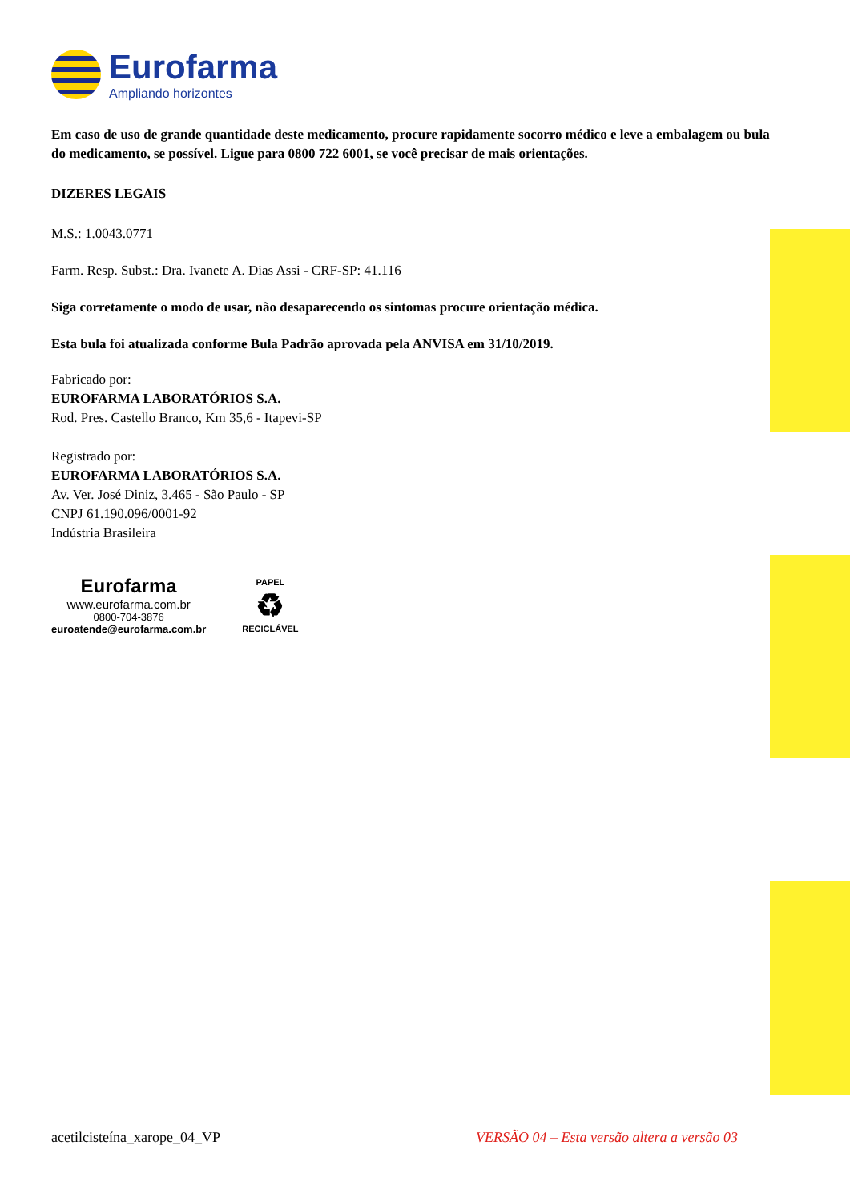Eurofarma
Ampliando horizontes
Em caso de uso de grande quantidade deste medicamento, procure rapidamente socorro médico e leve a embalagem ou bula do medicamento, se possível. Ligue para 0800 722 6001, se você precisar de mais orientações.
DIZERES LEGAIS
M.S.: 1.0043.0771
Farm. Resp. Subst.: Dra. Ivanete A. Dias Assi - CRF-SP: 41.116
Siga corretamente o modo de usar, não desaparecendo os sintomas procure orientação médica.
Esta bula foi atualizada conforme Bula Padrão aprovada pela ANVISA em 31/10/2019.
Fabricado por:
EUROFARMA LABORATÓRIOS S.A.
Rod. Pres. Castello Branco, Km 35,6 - Itapevi-SP
Registrado por:
EUROFARMA LABORATÓRIOS S.A.
Av. Ver. José Diniz, 3.465 - São Paulo - SP
CNPJ 61.190.096/0001-92
Indústria Brasileira
Eurofarma
www.eurofarma.com.br
0800-704-3876
euroatende@eurofarma.com.br
PAPEL
♻
RECICLÁVEL
acetilcisteína_xarope_04_VP VERSÃO 04 – Esta versão altera a versão 03